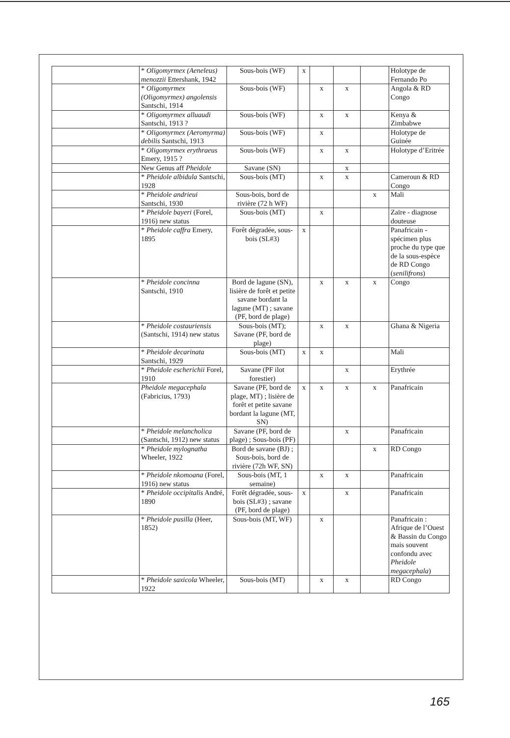| | * Oligomyrmex (Aeneleus) menozzii Ettershank, 1942 | Sous-bois (WF) | x | | | | Holotype de Fernando Po |
| | * Oligomyrmex (Oligomyrmex) angolensis Santschi, 1914 | Sous-bois (WF) | | x | x | | Angola & RD Congo |
| | * Oligomyrmex alluaudi Santschi, 1913 ? | Sous-bois (WF) | | x | x | | Kenya & Zimbabwe |
| | * Oligomyrmex (Aeromyrma) debilis Santschi, 1913 | Sous-bois (WF) | | x | | | Holotype de Guinée |
| | * Oligomyrmex erythraeus Emery, 1915 ? | Sous-bois (WF) | | x | x | | Holotype d’Eritrée |
| | New Genus aff Pheidole | Savane (SN) | | | x | | |
| | * Pheidole albidula Santschi, 1928 | Sous-bois (MT) | | x | x | | Cameroun & RD Congo |
| | * Pheidole andrieui Santschi, 1930 | Sous-bois, bord de rivière (72 h WF) | | | | x | Mali |
| | * Pheidole bayeri (Forel, 1916) new status | Sous-bois (MT) | | x | | | Zaïre - diagnose douteuse |
| | * Pheidole caffra Emery, 1895 | Forêt dégradée, sous-bois (SL#3) | x | | | | Panafricain - spécimen plus proche du type que de la sous-espèce de RD Congo ( senilifrons ) |
| | * Pheidole concinna Santschi, 1910 | Bord de lagune (SN), lisière de forêt et petite savane bordant la lagune (MT) ; savane (PF, bord de plage) | | x | x | x | Congo |
| | * Pheidole costauriensis (Santschi, 1914) new status | Sous-bois (MT); Savane (PF, bord de plage) | | x | x | | Ghana & Nigeria |
| | * Pheidole decarinata Santschi, 1929 | Sous-bois (MT) | x | x | | | Mali |
| | * Pheidole escherichii Forel, 1910 | Savane (PF ilot forestier) | | | x | | Erythrée |
| | Pheidole megacephala (Fabricius, 1793) | Savane (PF, bord de plage, MT) ; lisière de forêt et petite savane bordant la lagune (MT, SN) | x | x | x | x | Panafricain |
| | * Pheidole melancholica (Santschi, 1912) new status | Savane (PF, bord de plage) ; Sous-bois (PF) | | | x | | Panafricain |
| | * Pheidole mylognatha Wheeler, 1922 | Bord de savane (BJ) ; Sous-bois, bord de rivière (72h WF, SN) | | | | x | RD Congo |
| | * Pheidole nkomoana (Forel, 1916) new status | Sous-bois (MT, 1 semaine) | | x | x | | Panafricain |
| | * Pheidole occipitalis André, 1890 | Forêt dégradée, sous-bois (SL#3) ; savane (PF, bord de plage) | x | | x | | Panafricain |
| | * Pheidole pusilla (Heer, 1852) | Sous-bois (MT, WF) | | x | | | Panafricain : Afrique de l’Ouest & Bassin du Congo mais souvent confondu avec Pheidole megacephala ) |
| | * Pheidole saxicola Wheeler, 1922 | Sous-bois (MT) | | x | x | | RD Congo |
165